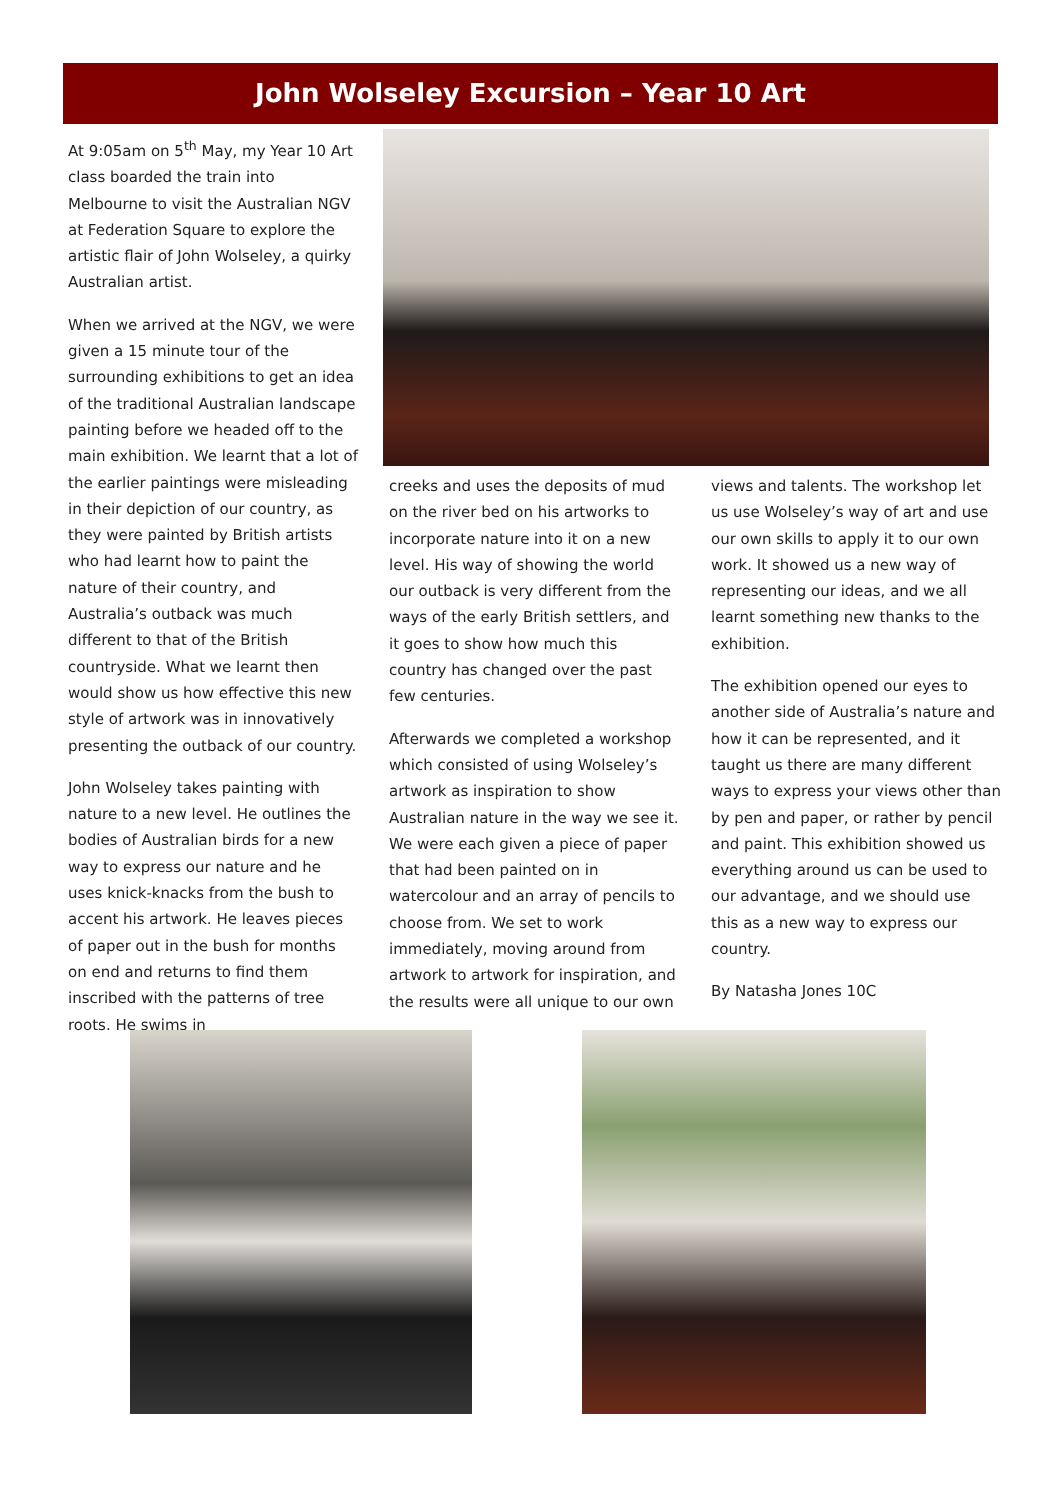John Wolseley Excursion – Year 10 Art
At 9:05am on 5<sup>th</sup> May, my Year 10 Art class boarded the train into Melbourne to visit the Australian NGV at Federation Square to explore the artistic flair of John Wolseley, a quirky Australian artist.
When we arrived at the NGV, we were given a 15 minute tour of the surrounding exhibitions to get an idea of the traditional Australian landscape painting before we headed off to the main exhibition. We learnt that a lot of the earlier paintings were misleading in their depiction of our country, as they were painted by British artists who had learnt how to paint the nature of their country, and Australia’s outback was much different to that of the British countryside. What we learnt then would show us how effective this new style of artwork was in innovatively presenting the outback of our country.
John Wolseley takes painting with nature to a new level. He outlines the bodies of Australian birds for a new way to express our nature and he uses knick-knacks from the bush to accent his artwork. He leaves pieces of paper out in the bush for months on end and returns to find them inscribed with the patterns of tree roots. He swims in
creeks and uses the deposits of mud on the river bed on his artworks to incorporate nature into it on a new level. His way of showing the world our outback is very different from the ways of the early British settlers, and it goes to show how much this country has changed over the past few centuries.
Afterwards we completed a workshop which consisted of using Wolseley’s artwork as inspiration to show Australian nature in the way we see it. We were each given a piece of paper that had been painted on in watercolour and an array of pencils to choose from. We set to work immediately, moving around from artwork to artwork for inspiration, and the results were all unique to our own
views and talents. The workshop let us use Wolseley’s way of art and use our own skills to apply it to our own work. It showed us a new way of representing our ideas, and we all learnt something new thanks to the exhibition.
The exhibition opened our eyes to another side of Australia’s nature and how it can be represented, and it taught us there are many different ways to express your views other than by pen and paper, or rather by pencil and paint. This exhibition showed us everything around us can be used to our advantage, and we should use this as a new way to express our country.
By Natasha Jones 10C